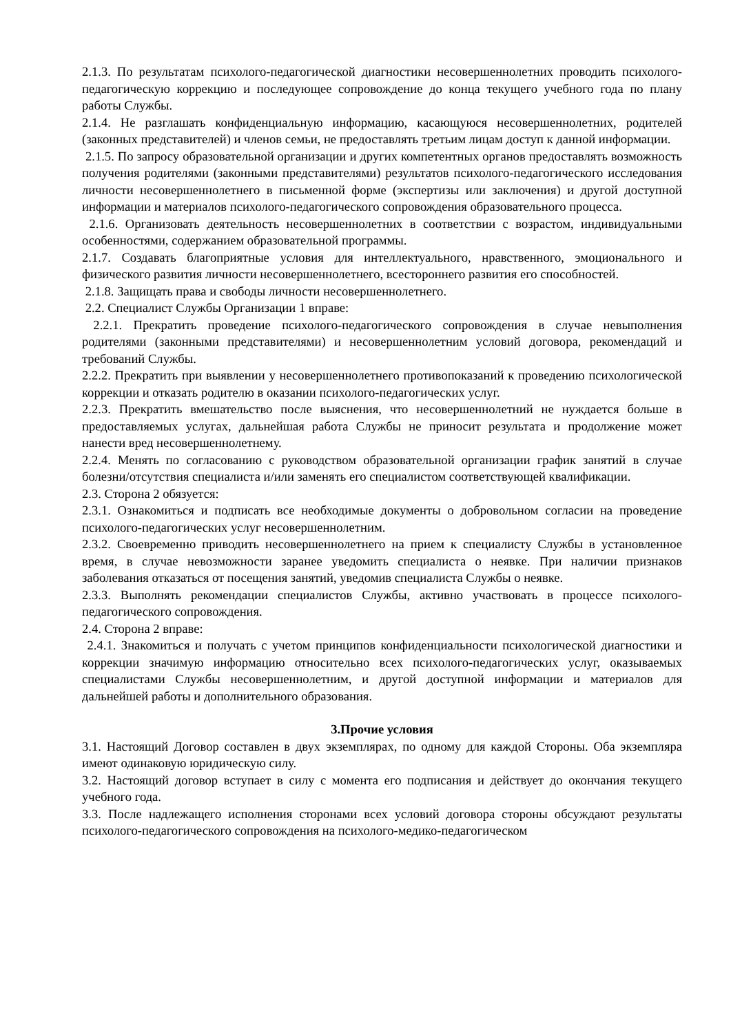2.1.3. По результатам психолого-педагогической диагностики несовершеннолетних проводить психолого-педагогическую коррекцию и последующее сопровождение до конца текущего учебного года по плану работы Службы.
2.1.4. Не разглашать конфиденциальную информацию, касающуюся несовершеннолетних, родителей (законных представителей) и членов семьи, не предоставлять третьим лицам доступ к данной информации.
2.1.5. По запросу образовательной организации и других компетентных органов предоставлять возможность получения родителями (законными представителями) результатов психолого-педагогического исследования личности несовершеннолетнего в письменной форме (экспертизы или заключения) и другой доступной информации и материалов психолого-педагогического сопровождения образовательного процесса.
2.1.6. Организовать деятельность несовершеннолетних в соответствии с возрастом, индивидуальными особенностями, содержанием образовательной программы.
2.1.7. Создавать благоприятные условия для интеллектуального, нравственного, эмоционального и физического развития личности несовершеннолетнего, всестороннего развития его способностей.
2.1.8. Защищать права и свободы личности несовершеннолетнего.
2.2. Специалист Службы Организации 1 вправе:
2.2.1. Прекратить проведение психолого-педагогического сопровождения в случае невыполнения родителями (законными представителями) и несовершеннолетним условий договора, рекомендаций и требований Службы.
2.2.2. Прекратить при выявлении у несовершеннолетнего противопоказаний к проведению психологической коррекции и отказать родителю в оказании психолого-педагогических услуг.
2.2.3. Прекратить вмешательство после выяснения, что несовершеннолетний не нуждается больше в предоставляемых услугах, дальнейшая работа Службы не приносит результата и продолжение может нанести вред несовершеннолетнему.
2.2.4. Менять по согласованию с руководством образовательной организации график занятий в случае болезни/отсутствия специалиста и/или заменять его специалистом соответствующей квалификации.
2.3. Сторона 2 обязуется:
2.3.1. Ознакомиться и подписать все необходимые документы о добровольном согласии на проведение психолого-педагогических услуг несовершеннолетним.
2.3.2. Своевременно приводить несовершеннолетнего на прием к специалисту Службы в установленное время, в случае невозможности заранее уведомить специалиста о неявке. При наличии признаков заболевания отказаться от посещения занятий, уведомив специалиста Службы о неявке.
2.3.3. Выполнять рекомендации специалистов Службы, активно участвовать в процессе психолого-педагогического сопровождения.
2.4. Сторона 2 вправе:
2.4.1. Знакомиться и получать с учетом принципов конфиденциальности психологической диагностики и коррекции значимую информацию относительно всех психолого-педагогических услуг, оказываемых специалистами Службы несовершеннолетним, и другой доступной информации и материалов для дальнейшей работы и дополнительного образования.
3.Прочие условия
3.1. Настоящий Договор составлен в двух экземплярах, по одному для каждой Стороны. Оба экземпляра имеют одинаковую юридическую силу.
3.2. Настоящий договор вступает в силу с момента его подписания и действует до окончания текущего учебного года.
3.3. После надлежащего исполнения сторонами всех условий договора стороны обсуждают результаты психолого-педагогического сопровождения на психолого-медико-педагогическом